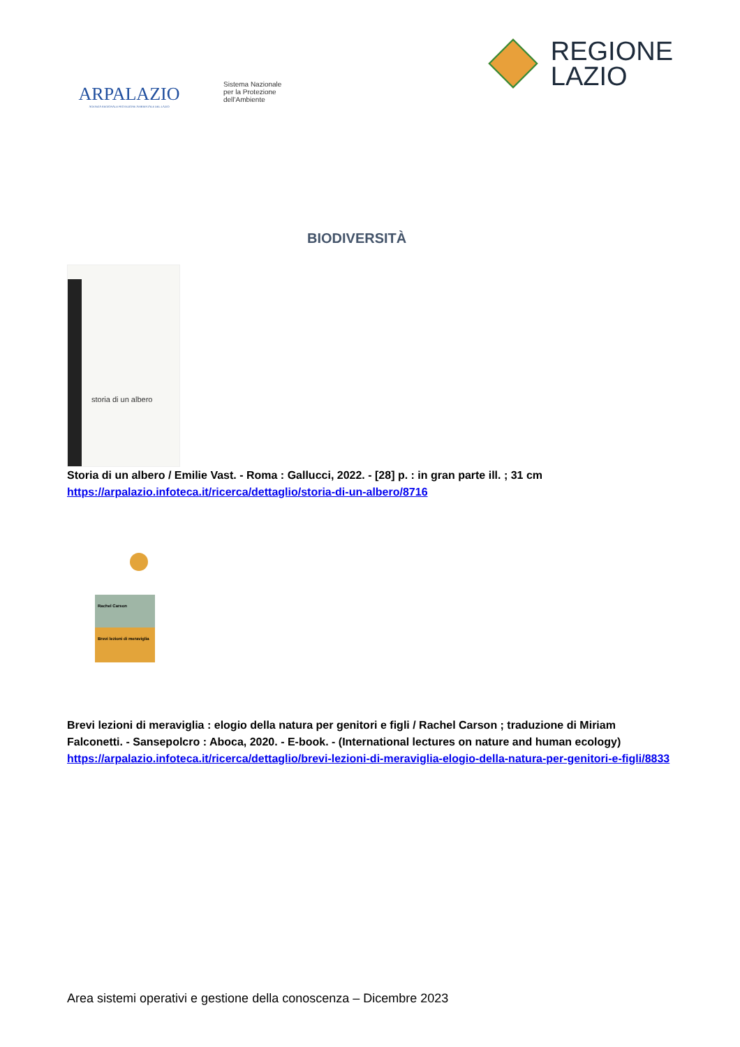ARPALAZIO
AGENZIA REGIONALE PROTEZIONE AMBIENTALE DEL LAZIO
Sistema Nazionale
per la Protezione
dell'Ambiente
REGIONE
LAZIO
BIODIVERSITÀ
storia di un albero
Storia di un albero / Emilie Vast. - Roma : Gallucci, 2022. - [28] p. : in gran parte ill. ; 31 cm
https://arpalazio.infoteca.it/ricerca/dettaglio/storia-di-un-albero/8716
Rachel Carson
Brevi lezioni di meraviglia
Brevi lezioni di meraviglia : elogio della natura per genitori e figli / Rachel Carson ; traduzione di Miriam Falconetti. - Sansepolcro : Aboca, 2020. - E-book. - (International lectures on nature and human ecology)
https://arpalazio.infoteca.it/ricerca/dettaglio/brevi-lezioni-di-meraviglia-elogio-della-natura-per-genitori-e-figli/8833
Area sistemi operativi e gestione della conoscenza – Dicembre 2023